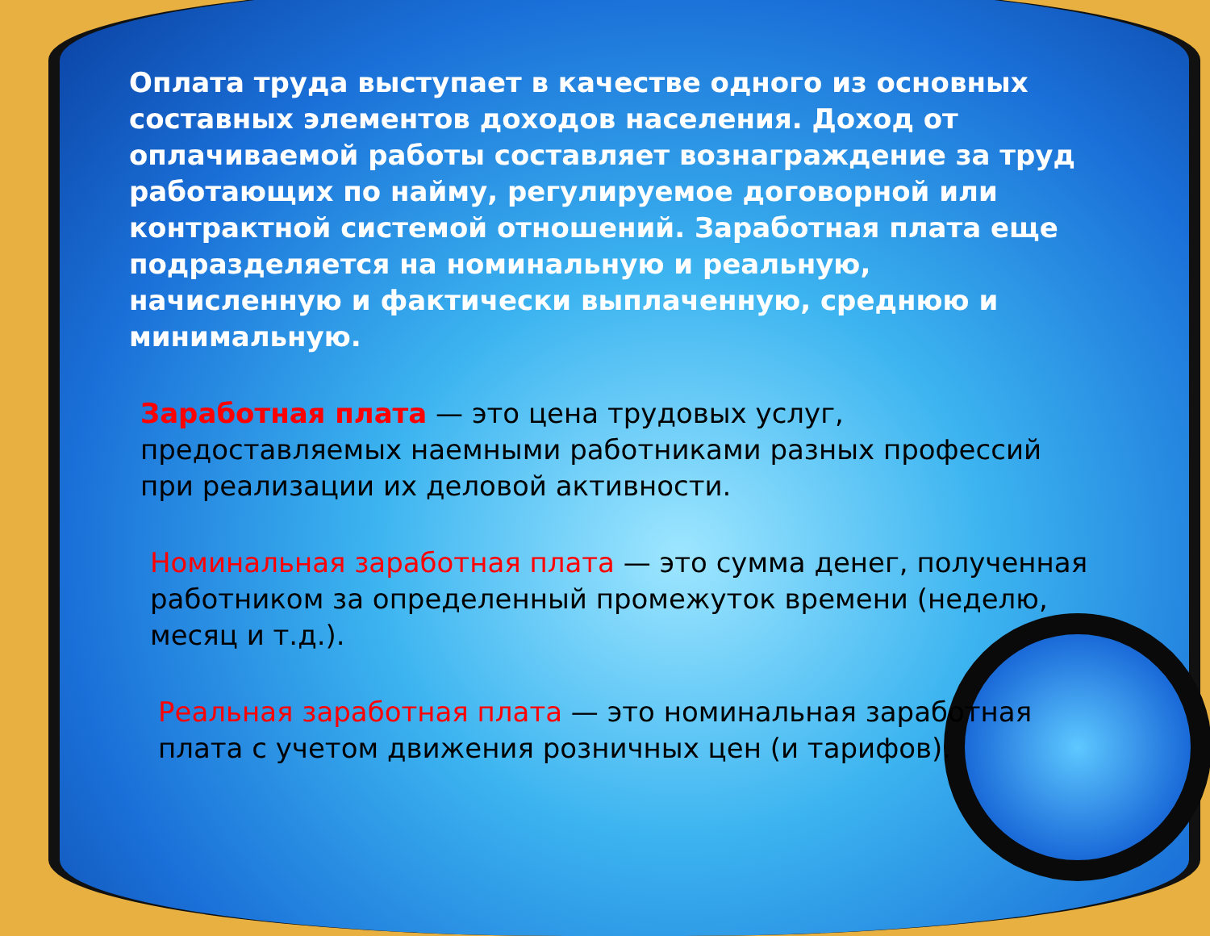Оплата труда выступает в качестве одного из основных составных элементов доходов населения. Доход от оплачиваемой работы составляет вознаграждение за труд работающих по найму, регулируемое договорной или контрактной системой отношений. Заработная плата еще подразделяется на номинальную и реальную, начисленную и фактически выплаченную, среднюю и минимальную.
Заработная плата — это цена трудовых услуг, предоставляемых наемными работниками разных профессий при реализации их деловой активности.
Номинальная заработная плата — это сумма денег, полученная работником за определенный промежуток времени (неделю, месяц и т.д.).
Реальная заработная плата — это номинальная заработная плата с учетом движения розничных цен (и тарифов).